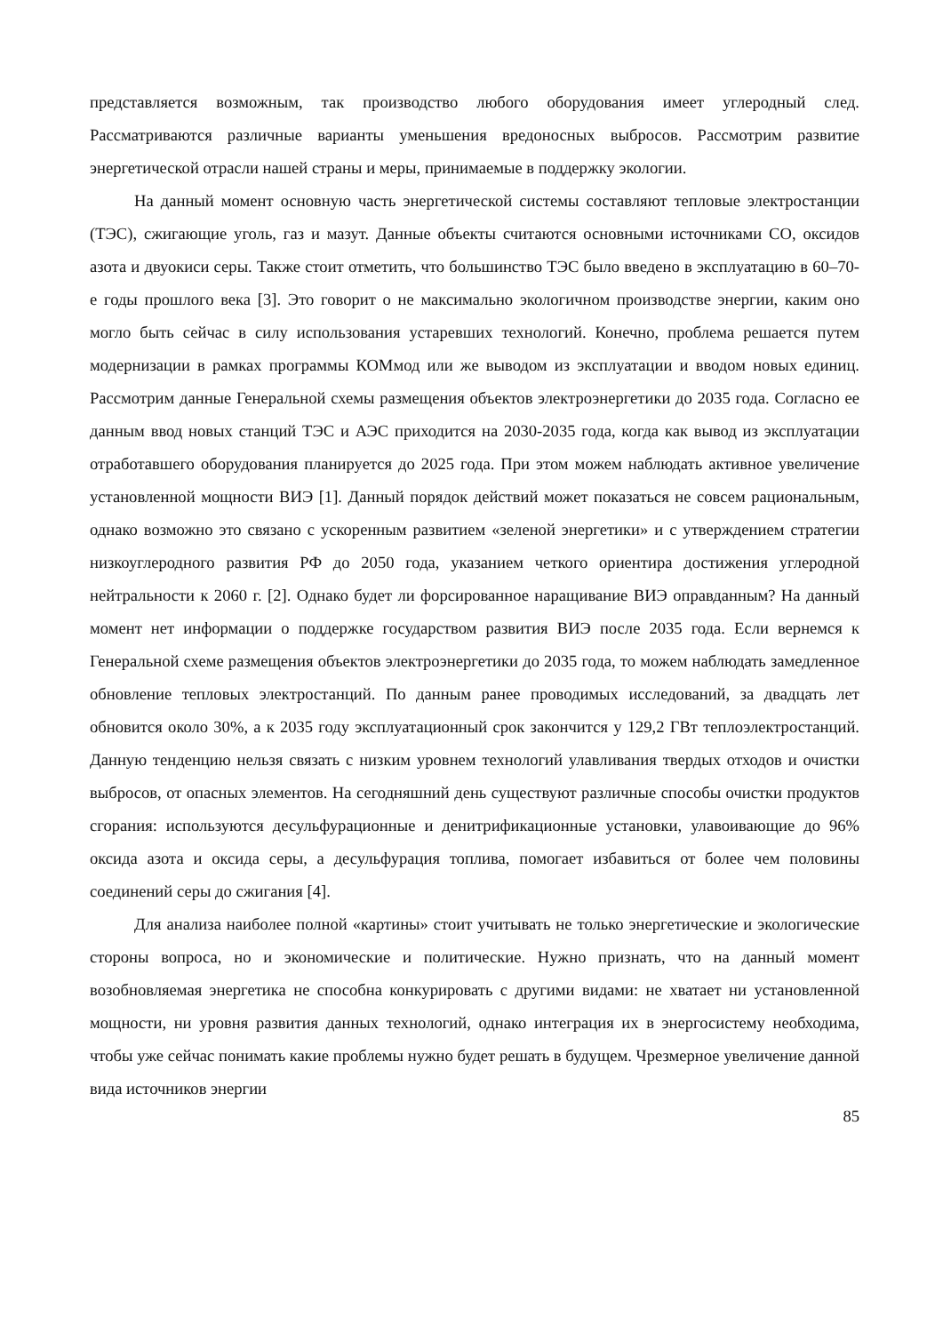представляется возможным, так производство любого оборудования имеет углеродный след. Рассматриваются различные варианты уменьшения вредоносных выбросов. Рассмотрим развитие энергетической отрасли нашей страны и меры, принимаемые в поддержку экологии.
На данный момент основную часть энергетической системы составляют тепловые электростанции (ТЭС), сжигающие уголь, газ и мазут. Данные объекты считаются основными источниками CO, оксидов азота и двуокиси серы. Также стоит отметить, что большинство ТЭС было введено в эксплуатацию в 60–70-е годы прошлого века [3]. Это говорит о не максимально экологичном производстве энергии, каким оно могло быть сейчас в силу использования устаревших технологий. Конечно, проблема решается путем модернизации в рамках программы КОМмод или же выводом из эксплуатации и вводом новых единиц. Рассмотрим данные Генеральной схемы размещения объектов электроэнергетики до 2035 года. Согласно ее данным ввод новых станций ТЭС и АЭС приходится на 2030-2035 года, когда как вывод из эксплуатации отработавшего оборудования планируется до 2025 года. При этом можем наблюдать активное увеличение установленной мощности ВИЭ [1]. Данный порядок действий может показаться не совсем рациональным, однако возможно это связано с ускоренным развитием «зеленой энергетики» и с утверждением стратегии низкоуглеродного развития РФ до 2050 года, указанием четкого ориентира достижения углеродной нейтральности к 2060 г. [2]. Однако будет ли форсированное наращивание ВИЭ оправданным? На данный момент нет информации о поддержке государством развития ВИЭ после 2035 года. Если вернемся к Генеральной схеме размещения объектов электроэнергетики до 2035 года, то можем наблюдать замедленное обновление тепловых электростанций. По данным ранее проводимых исследований, за двадцать лет обновится около 30%, а к 2035 году эксплуатационный срок закончится у 129,2 ГВт теплоэлектростанций. Данную тенденцию нельзя связать с низким уровнем технологий улавливания твердых отходов и очистки выбросов, от опасных элементов. На сегодняшний день существуют различные способы очистки продуктов сгорания: используются десульфурационные и денитрификационные установки, улавоивающие до 96% оксида азота и оксида серы, а десульфурация топлива, помогает избавиться от более чем половины соединений серы до сжигания [4].
Для анализа наиболее полной «картины» стоит учитывать не только энергетические и экологические стороны вопроса, но и экономические и политические. Нужно признать, что на данный момент возобновляемая энергетика не способна конкурировать с другими видами: не хватает ни установленной мощности, ни уровня развития данных технологий, однако интеграция их в энергосистему необходима, чтобы уже сейчас понимать какие проблемы нужно будет решать в будущем. Чрезмерное увеличение данной вида источников энергии
85